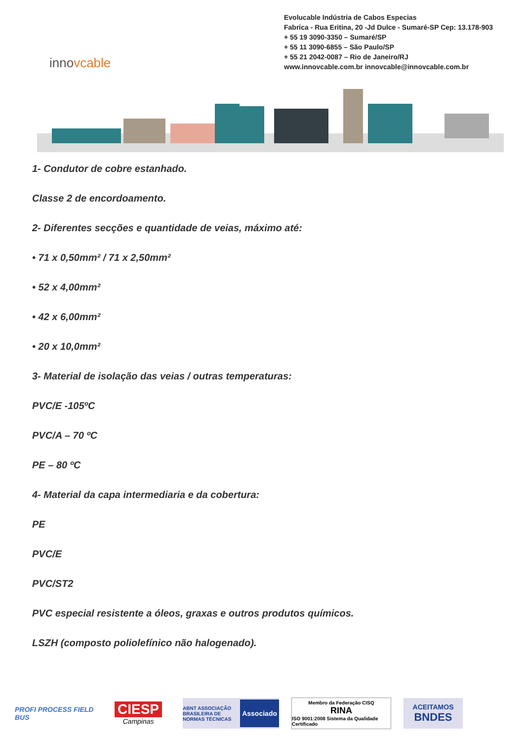innovcable
Evolucable Indústria de Cabos Especias
Fabrica - Rua Eritina, 20 -Jd Dulce - Sumaré-SP Cep: 13.178-903
+ 55 19 3090-3350 – Sumaré/SP
+ 55 11 3090-6855 – São Paulo/SP
+ 55 21 2042-0087 – Rio de Janeiro/RJ
www.innovcable.com.br innovcable@innovcable.com.br
1- Condutor de cobre estanhado.
Classe 2 de encordoamento.
2- Diferentes secções e quantidade de veias, máximo até:
• 71 x 0,50mm² / 71 x 2,50mm²
• 52 x 4,00mm²
• 42 x 6,00mm²
• 20 x 10,0mm²
3- Material de isolação das veias / outras temperaturas:
PVC/E -105ºC
PVC/A – 70 ºC
PE – 80 ºC
4- Material da capa intermediaria e da cobertura:
PE
PVC/E
PVC/ST2
PVC especial resistente a óleos, graxas e outros produtos químicos.
LSZH (composto poliolefínico não halogenado).
PROFI PROCESS FIELD BUS
CIESP
Campinas
ABNT ASSOCIAÇÃO BRASILEIRA DE NORMAS TÉCNICAS Associado
Membro da Federação CISQ
RINA
ISO 9001:2008 Sistema da Qualidade Certificado
ACEITAMOS
BNDES